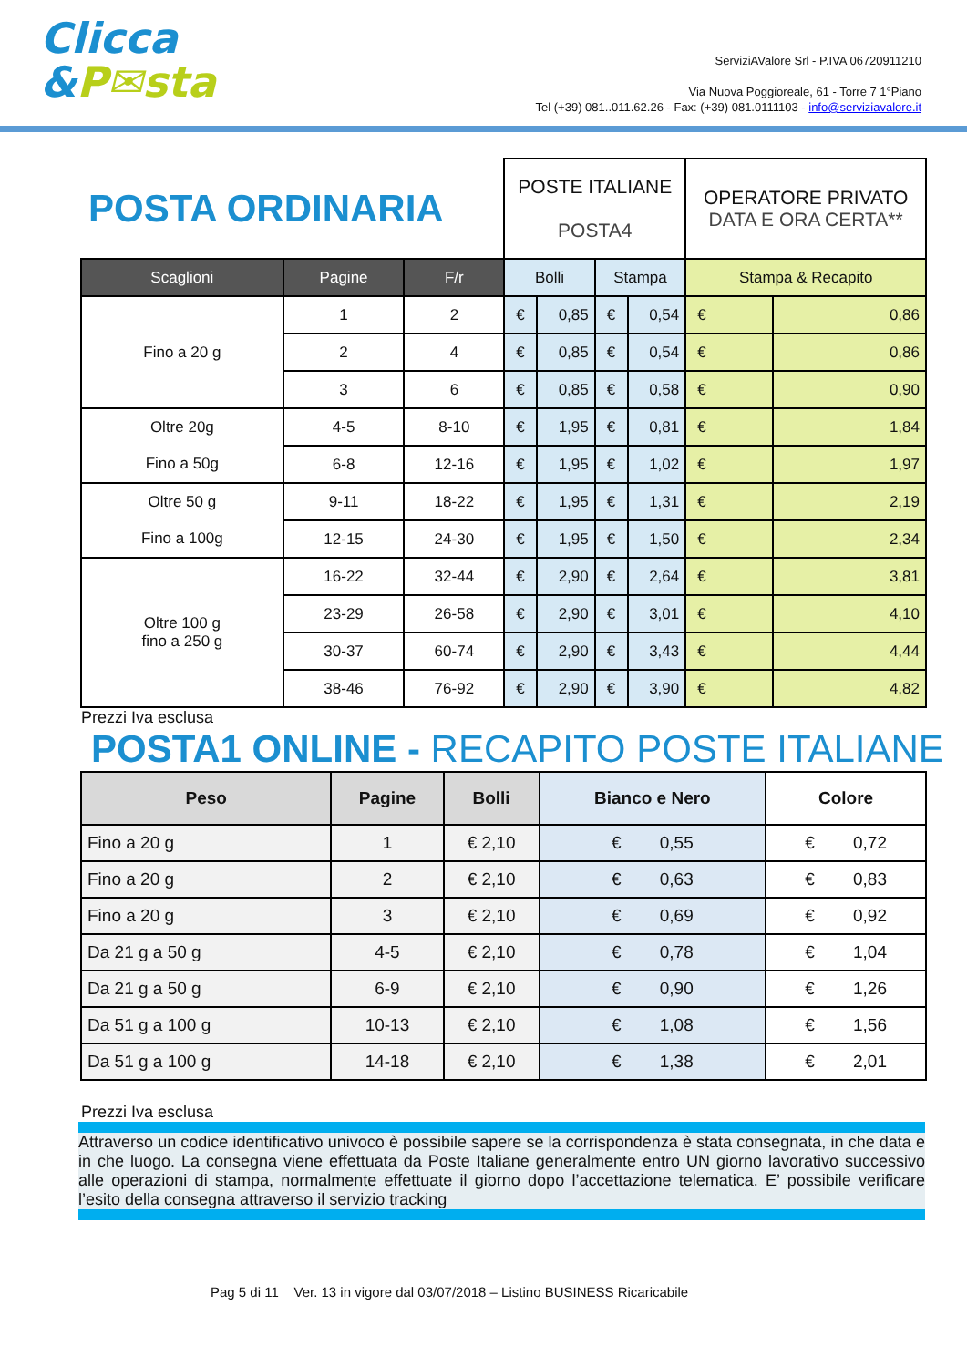Clicca
&P✉sta
ServiziAValore Srl - P.IVA 06720911210
Via Nuova Poggioreale, 61 - Torre 7 1°Piano
Tel (+39) 081..011.62.26 - Fax: (+39) 081.0111103 - info@serviziavalore.it
| POSTA ORDINARIA | | | POSTE ITALIANE POSTA4 | | | | OPERATORE PRIVATO DATA E ORA CERTA** | |
| Scaglioni | Pagine | F/r | Bolli | | Stampa | | Stampa & Recapito | |
| Fino a 20 g | 1 | 2 | € | 0,85 | € | 0,54 | € | 0,86 |
| | 2 | 4 | € | 0,85 | € | 0,54 | € | 0,86 |
| | 3 | 6 | € | 0,85 | € | 0,58 | € | 0,90 |
| Oltre 20g Fino a 50g | 4-5 | 8-10 | € | 1,95 | € | 0,81 | € | 1,84 |
| | 6-8 | 12-16 | € | 1,95 | € | 1,02 | € | 1,97 |
| Oltre 50 g Fino a 100g | 9-11 | 18-22 | € | 1,95 | € | 1,31 | € | 2,19 |
| | 12-15 | 24-30 | € | 1,95 | € | 1,50 | € | 2,34 |
| Oltre 100 g fino a 250 g | 16-22 | 32-44 | € | 2,90 | € | 2,64 | € | 3,81 |
| | 23-29 | 26-58 | € | 2,90 | € | 3,01 | € | 4,10 |
| | 30-37 | 60-74 | € | 2,90 | € | 3,43 | € | 4,44 |
| | 38-46 | 76-92 | € | 2,90 | € | 3,90 | € | 4,82 |
Prezzi Iva esclusa
POSTA1 ONLINE - RECAPITO POSTE ITALIANE
| Peso | Pagine | Bolli | Bianco e Nero | Colore |
| --- | --- | --- | --- | --- |
| Fino a 20 g | 1 | € 2,10 | € 0,55 | € 0,72 |
| Fino a 20 g | 2 | € 2,10 | € 0,63 | € 0,83 |
| Fino a 20 g | 3 | € 2,10 | € 0,69 | € 0,92 |
| Da 21 g a 50 g | 4-5 | € 2,10 | € 0,78 | € 1,04 |
| Da 21 g a 50 g | 6-9 | € 2,10 | € 0,90 | € 1,26 |
| Da 51 g a 100 g | 10-13 | € 2,10 | € 1,08 | € 1,56 |
| Da 51 g a 100 g | 14-18 | € 2,10 | € 1,38 | € 2,01 |
Prezzi Iva esclusa
Attraverso un codice identificativo univoco è possibile sapere se la corrispondenza è stata consegnata, in che data e in che luogo. La consegna viene effettuata da Poste Italiane generalmente entro UN giorno lavorativo successivo alle operazioni di stampa, normalmente effettuate il giorno dopo l’accettazione telematica. E’ possibile verificare l’esito della consegna attraverso il servizio tracking
Pag 5 di 11 Ver. 13 in vigore dal 03/07/2018 – Listino BUSINESS Ricaricabile